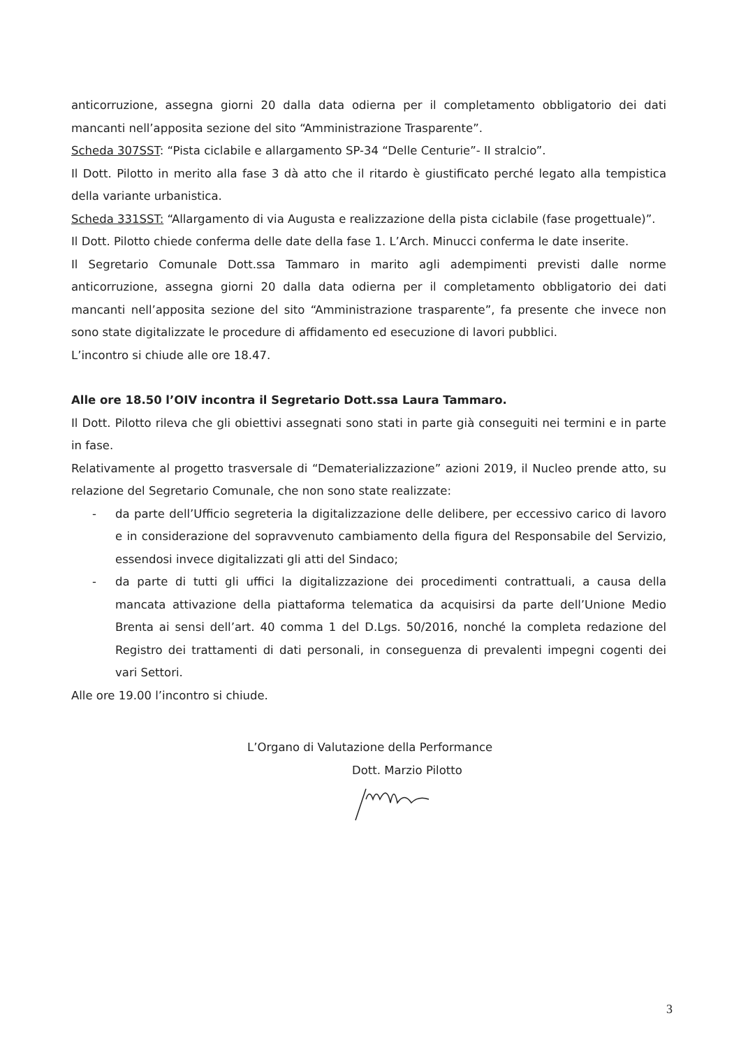anticorruzione, assegna giorni 20 dalla data odierna per il completamento obbligatorio dei dati mancanti nell’apposita sezione del sito “Amministrazione Trasparente”.
Scheda 307SST: “Pista ciclabile e allargamento SP-34 “Delle Centurie”- II stralcio”.
Il Dott. Pilotto in merito alla fase 3 dà atto che il ritardo è giustificato perché legato alla tempistica della variante urbanistica.
Scheda 331SST: “Allargamento di via Augusta e realizzazione della pista ciclabile (fase progettuale)”.
Il Dott. Pilotto chiede conferma delle date della fase 1. L’Arch. Minucci conferma le date inserite.
Il Segretario Comunale Dott.ssa Tammaro in marito agli adempimenti previsti dalle norme anticorruzione, assegna giorni 20 dalla data odierna per il completamento obbligatorio dei dati mancanti nell’apposita sezione del sito “Amministrazione trasparente”, fa presente che invece non sono state digitalizzate le procedure di affidamento ed esecuzione di lavori pubblici.
L’incontro si chiude alle ore 18.47.
Alle ore 18.50 l’OIV incontra il Segretario Dott.ssa Laura Tammaro.
Il Dott. Pilotto rileva che gli obiettivi assegnati sono stati in parte già conseguiti nei termini e in parte in fase.
Relativamente al progetto trasversale di “Dematerializzazione” azioni 2019, il Nucleo prende atto, su relazione del Segretario Comunale, che non sono state realizzate:
- da parte dell’Ufficio segreteria la digitalizzazione delle delibere, per eccessivo carico di lavoro e in considerazione del sopravvenuto cambiamento della figura del Responsabile del Servizio, essendosi invece digitalizzati gli atti del Sindaco;
- da parte di tutti gli uffici la digitalizzazione dei procedimenti contrattuali, a causa della mancata attivazione della piattaforma telematica da acquisirsi da parte dell’Unione Medio Brenta ai sensi dell’art. 40 comma 1 del D.Lgs. 50/2016, nonché la completa redazione del Registro dei trattamenti di dati personali, in conseguenza di prevalenti impegni cogenti dei vari Settori.
Alle ore 19.00 l’incontro si chiude.
L’Organo di Valutazione della Performance
Dott. Marzio Pilotto
3